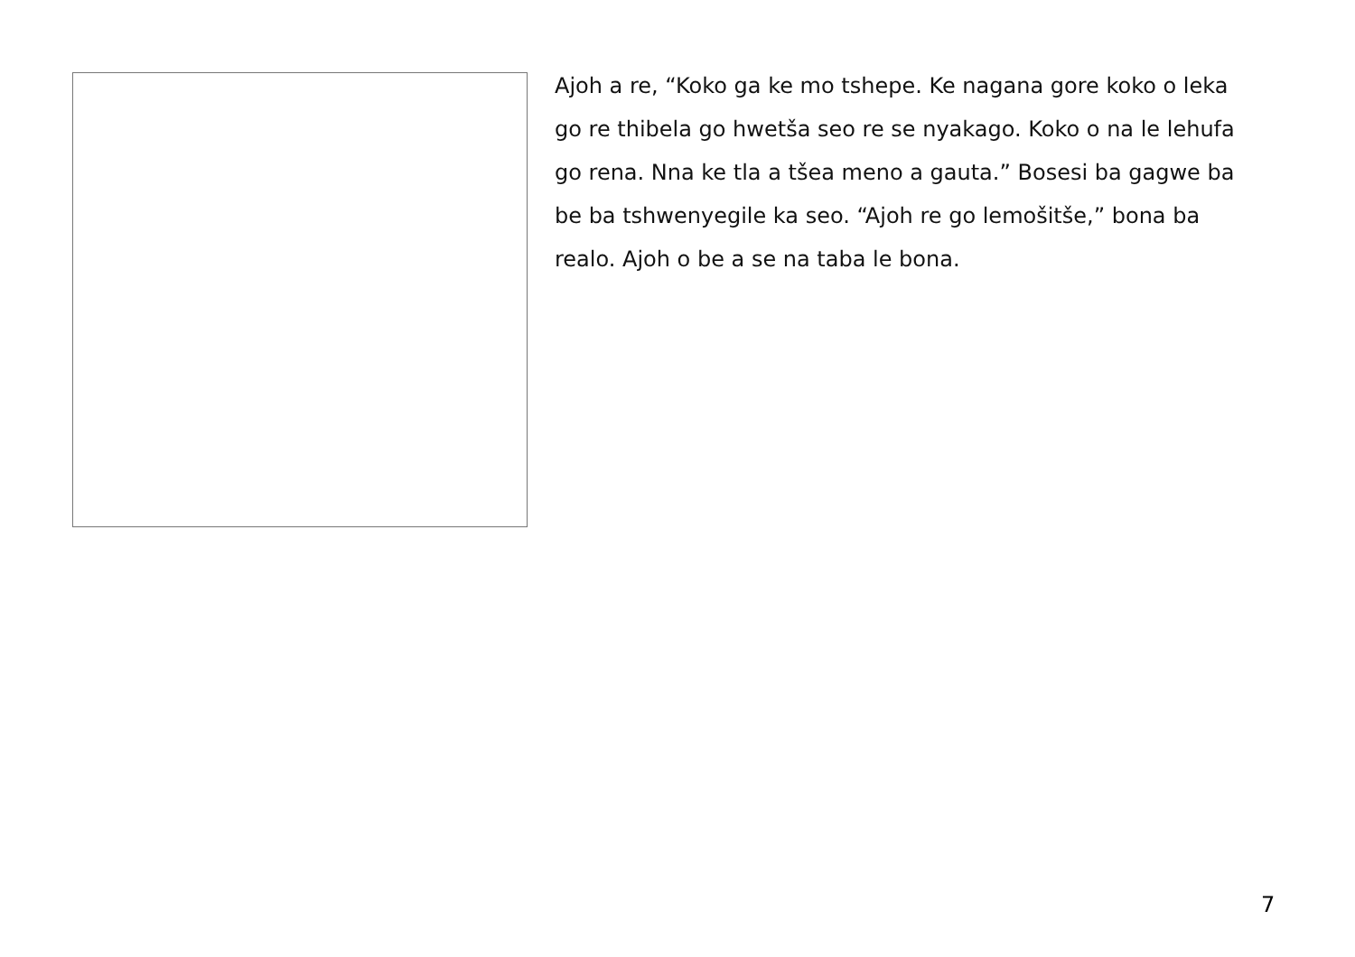Ajoh a re, “Koko ga ke mo tshepe. Ke nagana gore koko o leka go re thibela go hwetša seo re se nyakago. Koko o na le lehufa go rena. Nna ke tla a tšea meno a gauta.” Bosesi ba gagwe ba be ba tshwenyegile ka seo. “Ajoh re go lemošitše,” bona ba realo. Ajoh o be a se na taba le bona.
7